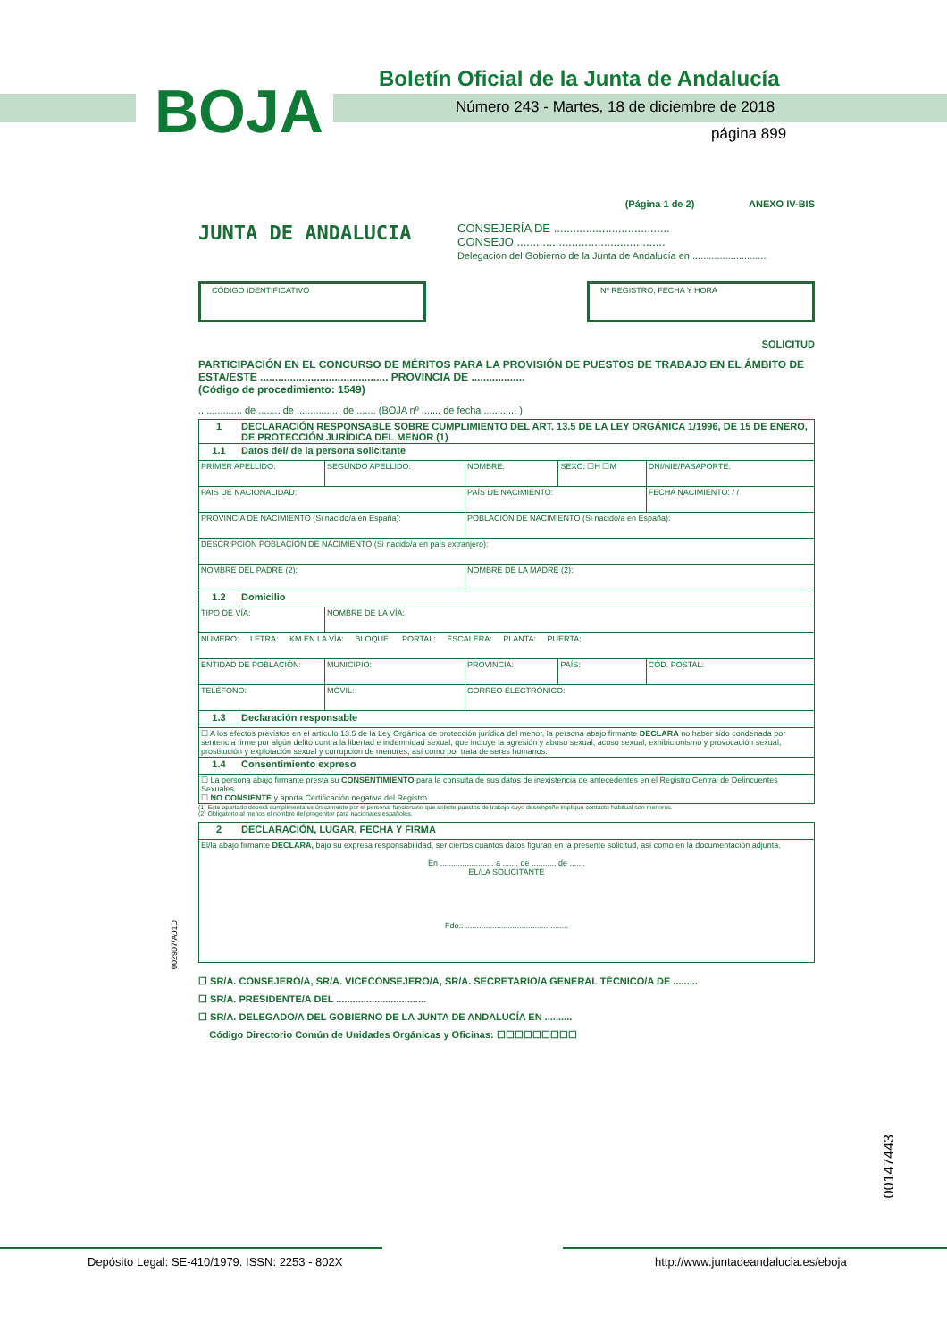Boletín Oficial de la Junta de Andalucía
BOJA
Número 243 - Martes, 18 de diciembre de 2018
página 899
(Página 1 de 2) ANEXO IV-BIS
JUNTA DE ANDALUCIA
CONSEJERÍA DE ....................................
CONSEJO ..............................................
Delegación del Gobierno de la Junta de Andalucía en ...........................
CÓDIGO IDENTIFICATIVO Nº REGISTRO, FECHA Y HORA
SOLICITUD
PARTICIPACIÓN EN EL CONCURSO DE MÉRITOS PARA LA PROVISIÓN DE PUESTOS DE TRABAJO EN EL ÁMBITO DE ESTA/ESTE ........................................... PROVINCIA DE ..................
(Código de procedimiento: 1549)
................ de ........ de ................ de ....... (BOJA nº ....... de fecha ............ )
| 1 | DECLARACIÓN RESPONSABLE SOBRE CUMPLIMIENTO DEL ART. 13.5 DE LA LEY ORGÁNICA 1/1996, DE 15 DE ENERO, DE PROTECCIÓN JURÍDICA DEL MENOR (1) | | | | |
| 1.1 | Datos del/ de la persona solicitante | | | | |
| PRIMER APELLIDO: | | SEGUNDO APELLIDO: | NOMBRE: | SEXO: ☐H ☐M | DNI/NIE/PASAPORTE: |
| PAIS DE NACIONALIDAD: | | | PAÍS DE NACIMIENTO: | | FECHA NACIMIENTO: / / |
| PROVINCIA DE NACIMIENTO (Si nacido/a en España): | | | POBLACIÓN DE NACIMIENTO (Si nacido/a en España): | | |
| DESCRIPCIÓN POBLACIÓN DE NACIMIENTO (Si nacido/a en país extranjero): | | | | | |
| NOMBRE DEL PADRE (2): | | | NOMBRE DE LA MADRE (2): | | |
| 1.2 | Domicilio | | | | |
| TIPO DE VÍA: | | NOMBRE DE LA VÍA: | | | |
| NÚMERO: LETRA: KM EN LA VÍA: BLOQUE: PORTAL: ESCALERA: PLANTA: PUERTA: | | | | | |
| ENTIDAD DE POBLACIÓN: | | MUNICIPIO: | PROVINCIA: | PAÍS: | CÓD. POSTAL: |
| TELÉFONO: | | MÓVIL: | CORREO ELECTRÓNICO: | | |
| 1.3 | Declaración responsable | | | | |
| ☐ A los efectos previstos en el artículo 13.5 de la Ley Orgánica de protección jurídica del menor, la persona abajo firmante DECLARA no haber sido condenada por sentencia firme por algún delito contra la libertad e indemnidad sexual, que incluye la agresión y abuso sexual, acoso sexual, exhibicionismo y provocación sexual, prostitución y explotación sexual y corrupción de menores, así como por trata de seres humanos. | | | | | |
| 1.4 | Consentimiento expreso | | | | |
| ☐ La persona abajo firmante presta su CONSENTIMIENTO para la consulta de sus datos de inexistencia de antecedentes en el Registro Central de Delincuentes Sexuales. ☐ NO CONSIENTE y aporta Certificación negativa del Registro. | | | | | |
(1) Este apartado deberá cumplimentarse únicamente por el personal funcionario que solicite puestos de trabajo cuyo desempeño implique contacto habitual con menores.
(2) Obligatorio al menos el nombre del progenitor para nacionales españoles.
| 2 | DECLARACIÓN, LUGAR, FECHA Y FIRMA |
| El/la abajo firmante DECLARA, bajo su expresa responsabilidad, ser ciertos cuantos datos figuran en la presente solicitud, así como en la documentación adjunta. En ........................ a ....... de ........... de ....... EL/LA SOLICITANTE Fdo.: .............................................. | |
☐ SR/A. CONSEJERO/A, SR/A. VICECONSEJERO/A, SR/A. SECRETARIO/A GENERAL TÉCNICO/A DE .........
☐ SR/A. PRESIDENTE/A DEL .................................
☐ SR/A. DELEGADO/A DEL GOBIERNO DE LA JUNTA DE ANDALUCÍA EN ..........
Código Directorio Común de Unidades Orgánicas y Oficinas: ☐☐☐☐☐☐☐☐☐
002907/A01D
00147443
Depósito Legal: SE-410/1979. ISSN: 2253 - 802X
http://www.juntadeandalucia.es/eboja